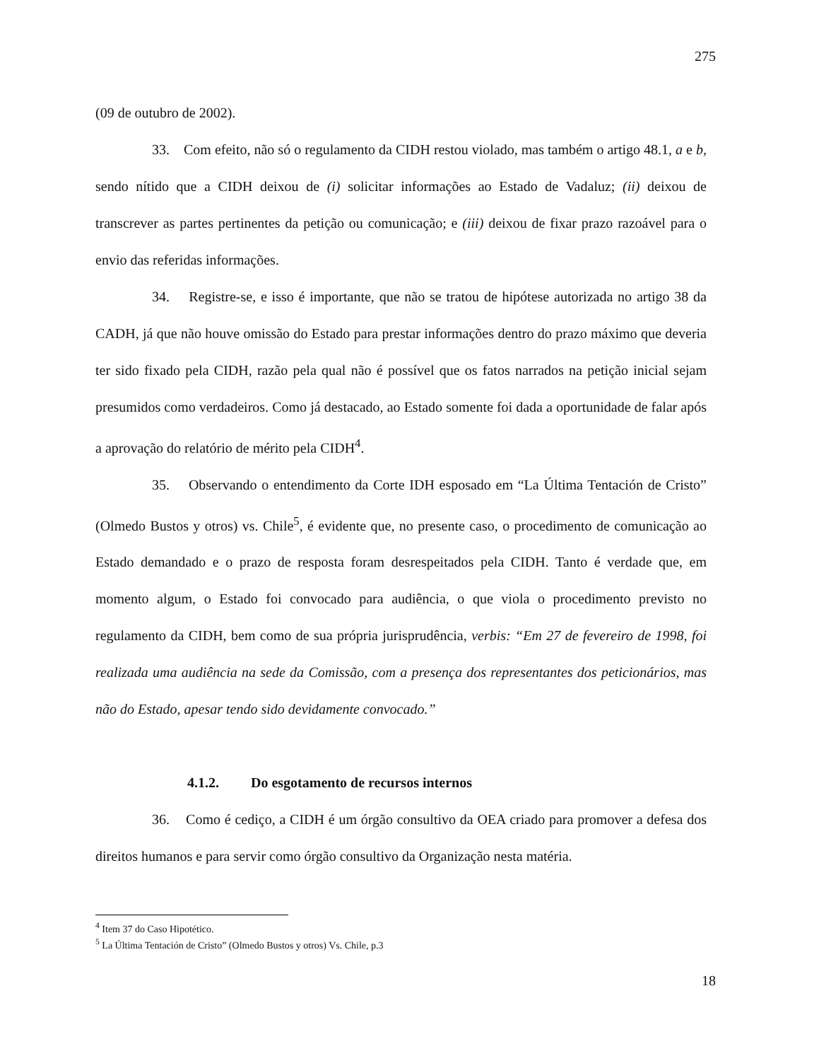275
(09 de outubro de 2002).
33. Com efeito, não só o regulamento da CIDH restou violado, mas também o artigo 48.1, a e b, sendo nítido que a CIDH deixou de (i) solicitar informações ao Estado de Vadaluz; (ii) deixou de transcrever as partes pertinentes da petição ou comunicação; e (iii) deixou de fixar prazo razoável para o envio das referidas informações.
34. Registre-se, e isso é importante, que não se tratou de hipótese autorizada no artigo 38 da CADH, já que não houve omissão do Estado para prestar informações dentro do prazo máximo que deveria ter sido fixado pela CIDH, razão pela qual não é possível que os fatos narrados na petição inicial sejam presumidos como verdadeiros. Como já destacado, ao Estado somente foi dada a oportunidade de falar após a aprovação do relatório de mérito pela CIDH<sup>4</sup>.
35. Observando o entendimento da Corte IDH esposado em “La Última Tentación de Cristo” (Olmedo Bustos y otros) vs. Chile<sup>5</sup>, é evidente que, no presente caso, o procedimento de comunicação ao Estado demandado e o prazo de resposta foram desrespeitados pela CIDH. Tanto é verdade que, em momento algum, o Estado foi convocado para audiência, o que viola o procedimento previsto no regulamento da CIDH, bem como de sua própria jurisprudência, verbis: “Em 27 de fevereiro de 1998, foi realizada uma audiência na sede da Comissão, com a presença dos representantes dos peticionários, mas não do Estado, apesar tendo sido devidamente convocado.”
4.1.2. Do esgotamento de recursos internos
36. Como é cediço, a CIDH é um órgão consultivo da OEA criado para promover a defesa dos direitos humanos e para servir como órgão consultivo da Organização nesta matéria.
<sup>4</sup> Item 37 do Caso Hipotético.
<sup>5</sup> La Última Tentación de Cristo” (Olmedo Bustos y otros) Vs. Chile, p.3
18